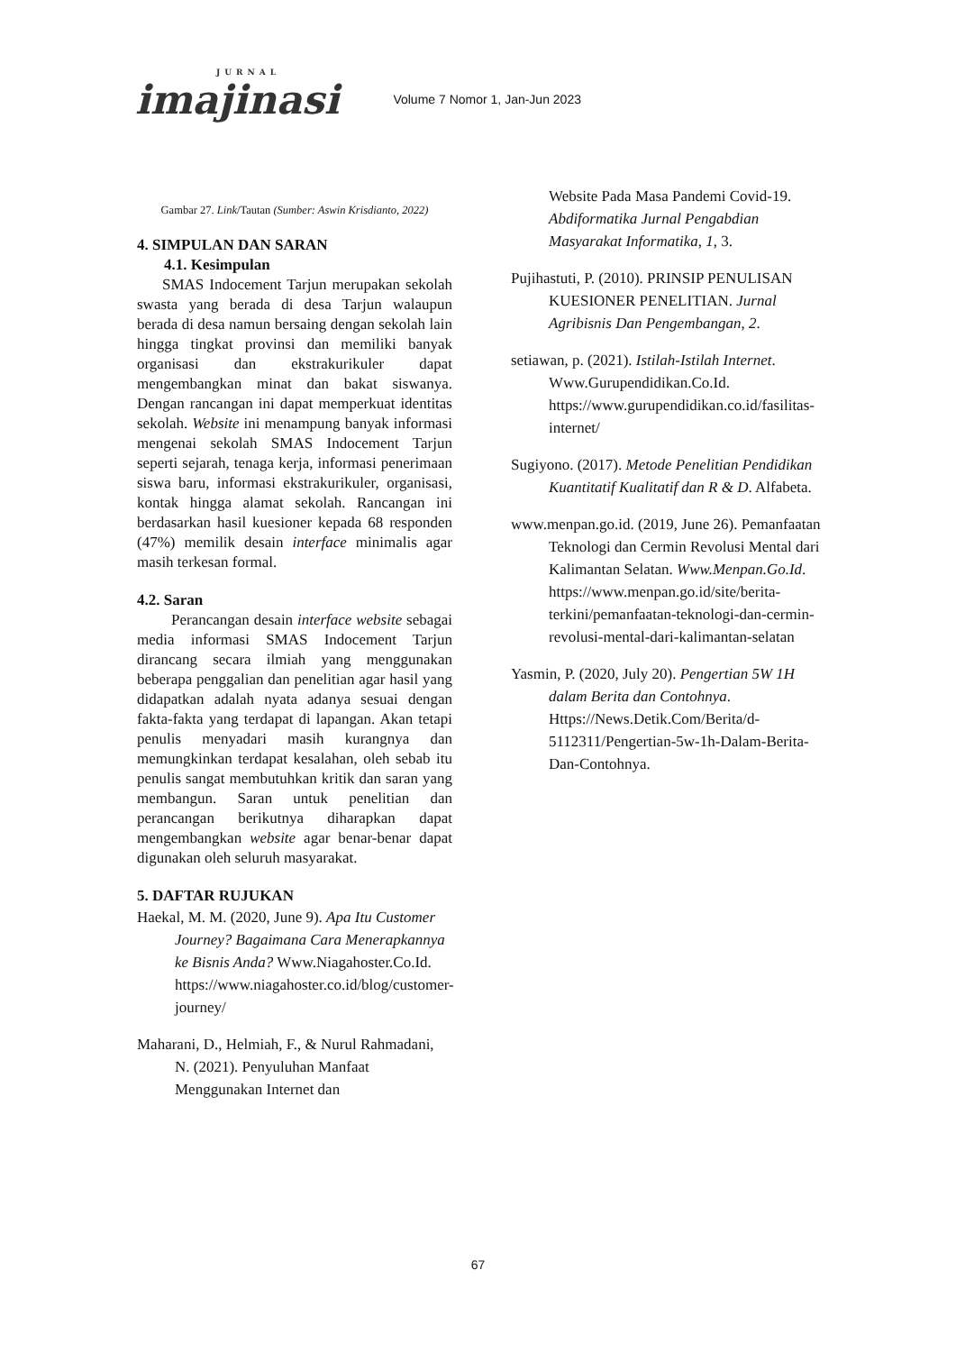JURNAL
imajinasi
Volume 7 Nomor 1, Jan-Jun 2023
Gambar 27. Link/Tautan (Sumber: Aswin Krisdianto, 2022)
4. SIMPULAN DAN SARAN
4.1. Kesimpulan
SMAS Indocement Tarjun merupakan sekolah swasta yang berada di desa Tarjun walaupun berada di desa namun bersaing dengan sekolah lain hingga tingkat provinsi dan memiliki banyak organisasi dan ekstrakurikuler dapat mengembangkan minat dan bakat siswanya. Dengan rancangan ini dapat memperkuat identitas sekolah. Website ini menampung banyak informasi mengenai sekolah SMAS Indocement Tarjun seperti sejarah, tenaga kerja, informasi penerimaan siswa baru, informasi ekstrakurikuler, organisasi, kontak hingga alamat sekolah. Rancangan ini berdasarkan hasil kuesioner kepada 68 responden (47%) memilik desain interface minimalis agar masih terkesan formal.
4.2. Saran
Perancangan desain interface website sebagai media informasi SMAS Indocement Tarjun dirancang secara ilmiah yang menggunakan beberapa penggalian dan penelitian agar hasil yang didapatkan adalah nyata adanya sesuai dengan fakta-fakta yang terdapat di lapangan. Akan tetapi penulis menyadari masih kurangnya dan memungkinkan terdapat kesalahan, oleh sebab itu penulis sangat membutuhkan kritik dan saran yang membangun. Saran untuk penelitian dan perancangan berikutnya diharapkan dapat mengembangkan website agar benar-benar dapat digunakan oleh seluruh masyarakat.
5. DAFTAR RUJUKAN
Haekal, M. M. (2020, June 9). Apa Itu Customer Journey? Bagaimana Cara Menerapkannya ke Bisnis Anda? Www.Niagahoster.Co.Id. https://www.niagahoster.co.id/blog/customer-journey/
Maharani, D., Helmiah, F., & Nurul Rahmadani, N. (2021). Penyuluhan Manfaat Menggunakan Internet dan
Website Pada Masa Pandemi Covid-19. Abdiformatika Jurnal Pengabdian Masyarakat Informatika, 1, 3.
Pujihastuti, P. (2010). PRINSIP PENULISAN KUESIONER PENELITIAN. Jurnal Agribisnis Dan Pengembangan, 2.
setiawan, p. (2021). Istilah-Istilah Internet. Www.Gurupendidikan.Co.Id. https://www.gurupendidikan.co.id/fasilitas-internet/
Sugiyono. (2017). Metode Penelitian Pendidikan Kuantitatif Kualitatif dan R & D. Alfabeta.
www.menpan.go.id. (2019, June 26). Pemanfaatan Teknologi dan Cermin Revolusi Mental dari Kalimantan Selatan. Www.Menpan.Go.Id. https://www.menpan.go.id/site/berita-terkini/pemanfaatan-teknologi-dan-cermin-revolusi-mental-dari-kalimantan-selatan
Yasmin, P. (2020, July 20). Pengertian 5W 1H dalam Berita dan Contohnya. Https://News.Detik.Com/Berita/d-5112311/Pengertian-5w-1h-Dalam-Berita-Dan-Contohnya.
67